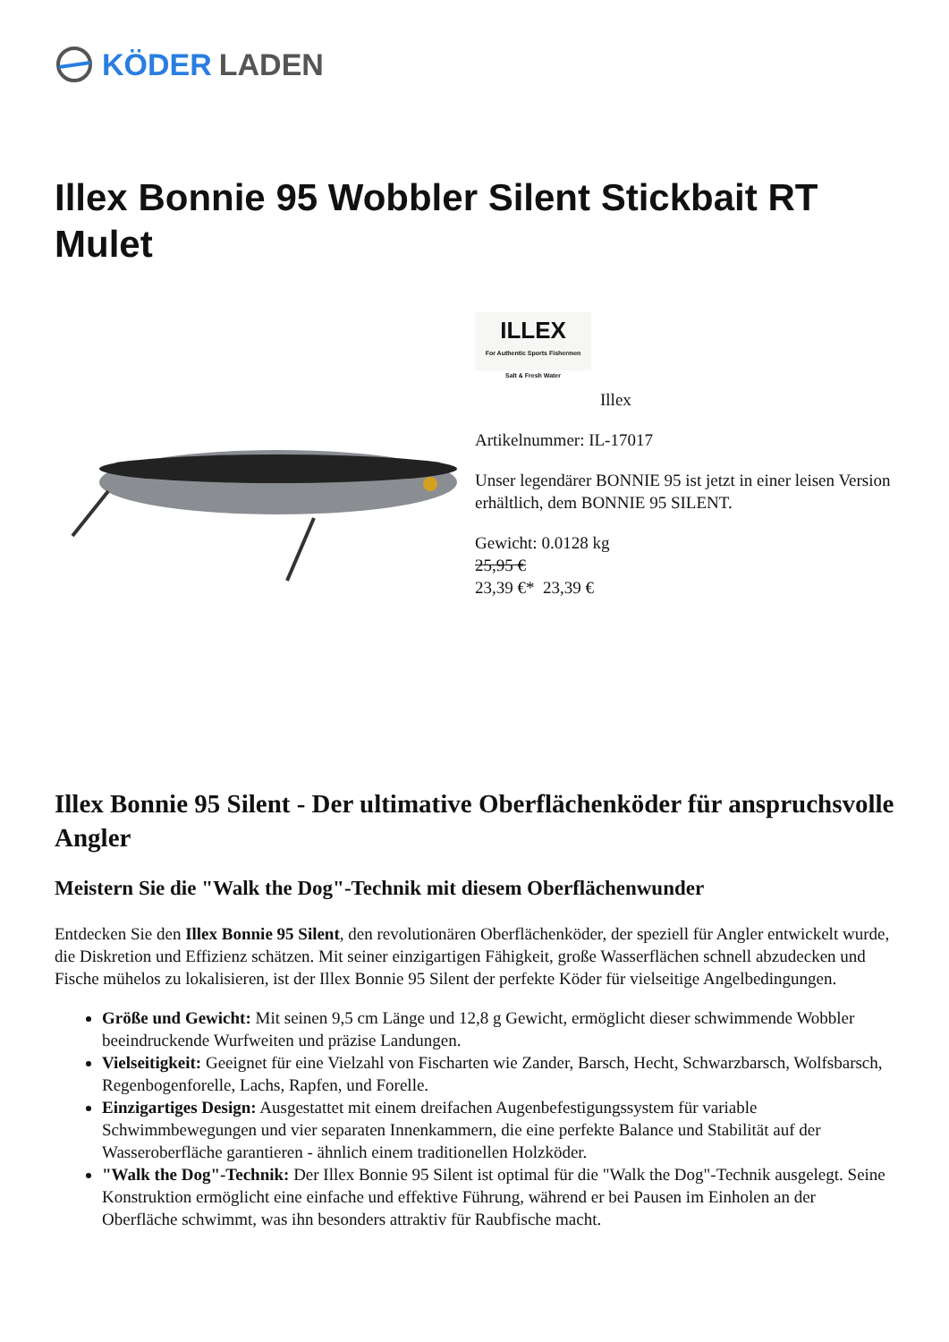KÖDER LADEN
Illex Bonnie 95 Wobbler Silent Stickbait RT Mulet
ILLEX
For Authentic Sports Fishermen
Salt & Fresh Water
Illex
Artikelnummer: IL-17017
Unser legendärer BONNIE 95 ist jetzt in einer leisen Version erhältlich, dem BONNIE 95 SILENT.
Gewicht: 0.0128 kg
25,95 €
23,39 €* 23,39 €
Illex Bonnie 95 Silent - Der ultimative Oberflächenköder für anspruchsvolle Angler
Meistern Sie die "Walk the Dog"-Technik mit diesem Oberflächenwunder
Entdecken Sie den Illex Bonnie 95 Silent, den revolutionären Oberflächenköder, der speziell für Angler entwickelt wurde, die Diskretion und Effizienz schätzen. Mit seiner einzigartigen Fähigkeit, große Wasserflächen schnell abzudecken und Fische mühelos zu lokalisieren, ist der Illex Bonnie 95 Silent der perfekte Köder für vielseitige Angelbedingungen.
Größe und Gewicht: Mit seinen 9,5 cm Länge und 12,8 g Gewicht, ermöglicht dieser schwimmende Wobbler beeindruckende Wurfweiten und präzise Landungen.
Vielseitigkeit: Geeignet für eine Vielzahl von Fischarten wie Zander, Barsch, Hecht, Schwarzbarsch, Wolfsbarsch, Regenbogenforelle, Lachs, Rapfen, und Forelle.
Einzigartiges Design: Ausgestattet mit einem dreifachen Augenbefestigungssystem für variable Schwimmbewegungen und vier separaten Innenkammern, die eine perfekte Balance und Stabilität auf der Wasseroberfläche garantieren - ähnlich einem traditionellen Holzköder.
"Walk the Dog"-Technik: Der Illex Bonnie 95 Silent ist optimal für die "Walk the Dog"-Technik ausgelegt. Seine Konstruktion ermöglicht eine einfache und effektive Führung, während er bei Pausen im Einholen an der Oberfläche schwimmt, was ihn besonders attraktiv für Raubfische macht.